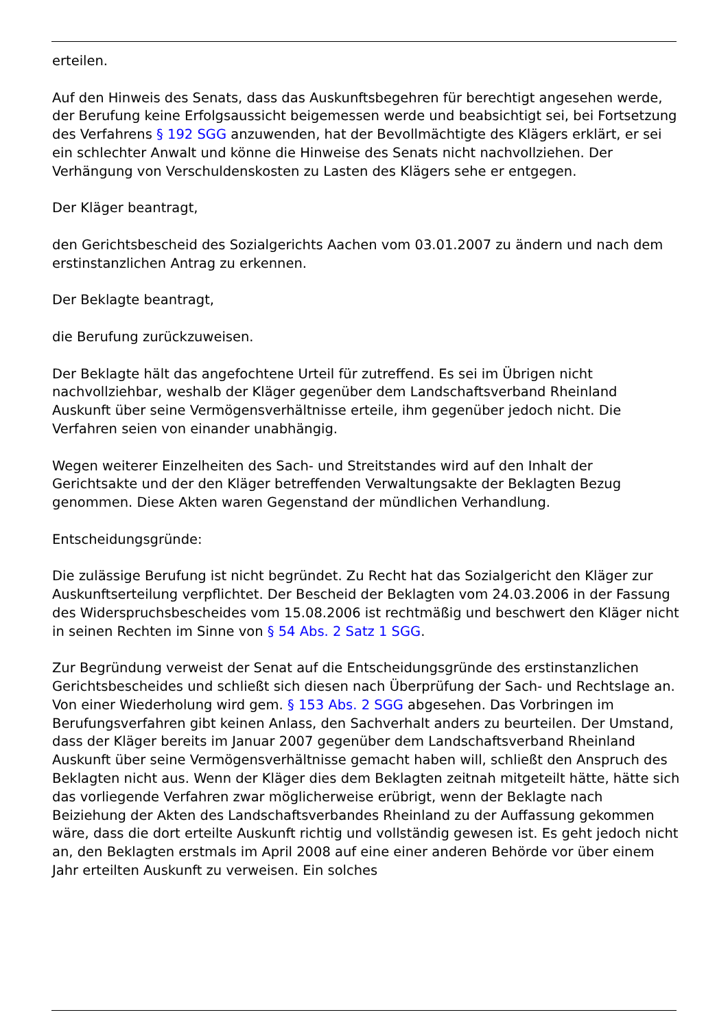erteilen.
Auf den Hinweis des Senats, dass das Auskunftsbegehren für berechtigt angesehen werde, der Berufung keine Erfolgsaussicht beigemessen werde und beabsichtigt sei, bei Fortsetzung des Verfahrens § 192 SGG anzuwenden, hat der Bevollmächtigte des Klägers erklärt, er sei ein schlechter Anwalt und könne die Hinweise des Senats nicht nachvollziehen. Der Verhängung von Verschuldenskosten zu Lasten des Klägers sehe er entgegen.
Der Kläger beantragt,
den Gerichtsbescheid des Sozialgerichts Aachen vom 03.01.2007 zu ändern und nach dem erstinstanzlichen Antrag zu erkennen.
Der Beklagte beantragt,
die Berufung zurückzuweisen.
Der Beklagte hält das angefochtene Urteil für zutreffend. Es sei im Übrigen nicht nachvollziehbar, weshalb der Kläger gegenüber dem Landschaftsverband Rheinland Auskunft über seine Vermögensverhältnisse erteile, ihm gegenüber jedoch nicht. Die Verfahren seien von einander unabhängig.
Wegen weiterer Einzelheiten des Sach- und Streitstandes wird auf den Inhalt der Gerichtsakte und der den Kläger betreffenden Verwaltungsakte der Beklagten Bezug genommen. Diese Akten waren Gegenstand der mündlichen Verhandlung.
Entscheidungsgründe:
Die zulässige Berufung ist nicht begründet. Zu Recht hat das Sozialgericht den Kläger zur Auskunftserteilung verpflichtet. Der Bescheid der Beklagten vom 24.03.2006 in der Fassung des Widerspruchsbescheides vom 15.08.2006 ist rechtmäßig und beschwert den Kläger nicht in seinen Rechten im Sinne von § 54 Abs. 2 Satz 1 SGG.
Zur Begründung verweist der Senat auf die Entscheidungsgründe des erstinstanzlichen Gerichtsbescheides und schließt sich diesen nach Überprüfung der Sach- und Rechtslage an. Von einer Wiederholung wird gem. § 153 Abs. 2 SGG abgesehen. Das Vorbringen im Berufungsverfahren gibt keinen Anlass, den Sachverhalt anders zu beurteilen. Der Umstand, dass der Kläger bereits im Januar 2007 gegenüber dem Landschaftsverband Rheinland Auskunft über seine Vermögensverhältnisse gemacht haben will, schließt den Anspruch des Beklagten nicht aus. Wenn der Kläger dies dem Beklagten zeitnah mitgeteilt hätte, hätte sich das vorliegende Verfahren zwar möglicherweise erübrigt, wenn der Beklagte nach Beiziehung der Akten des Landschaftsverbandes Rheinland zu der Auffassung gekommen wäre, dass die dort erteilte Auskunft richtig und vollständig gewesen ist. Es geht jedoch nicht an, den Beklagten erstmals im April 2008 auf eine einer anderen Behörde vor über einem Jahr erteilten Auskunft zu verweisen. Ein solches